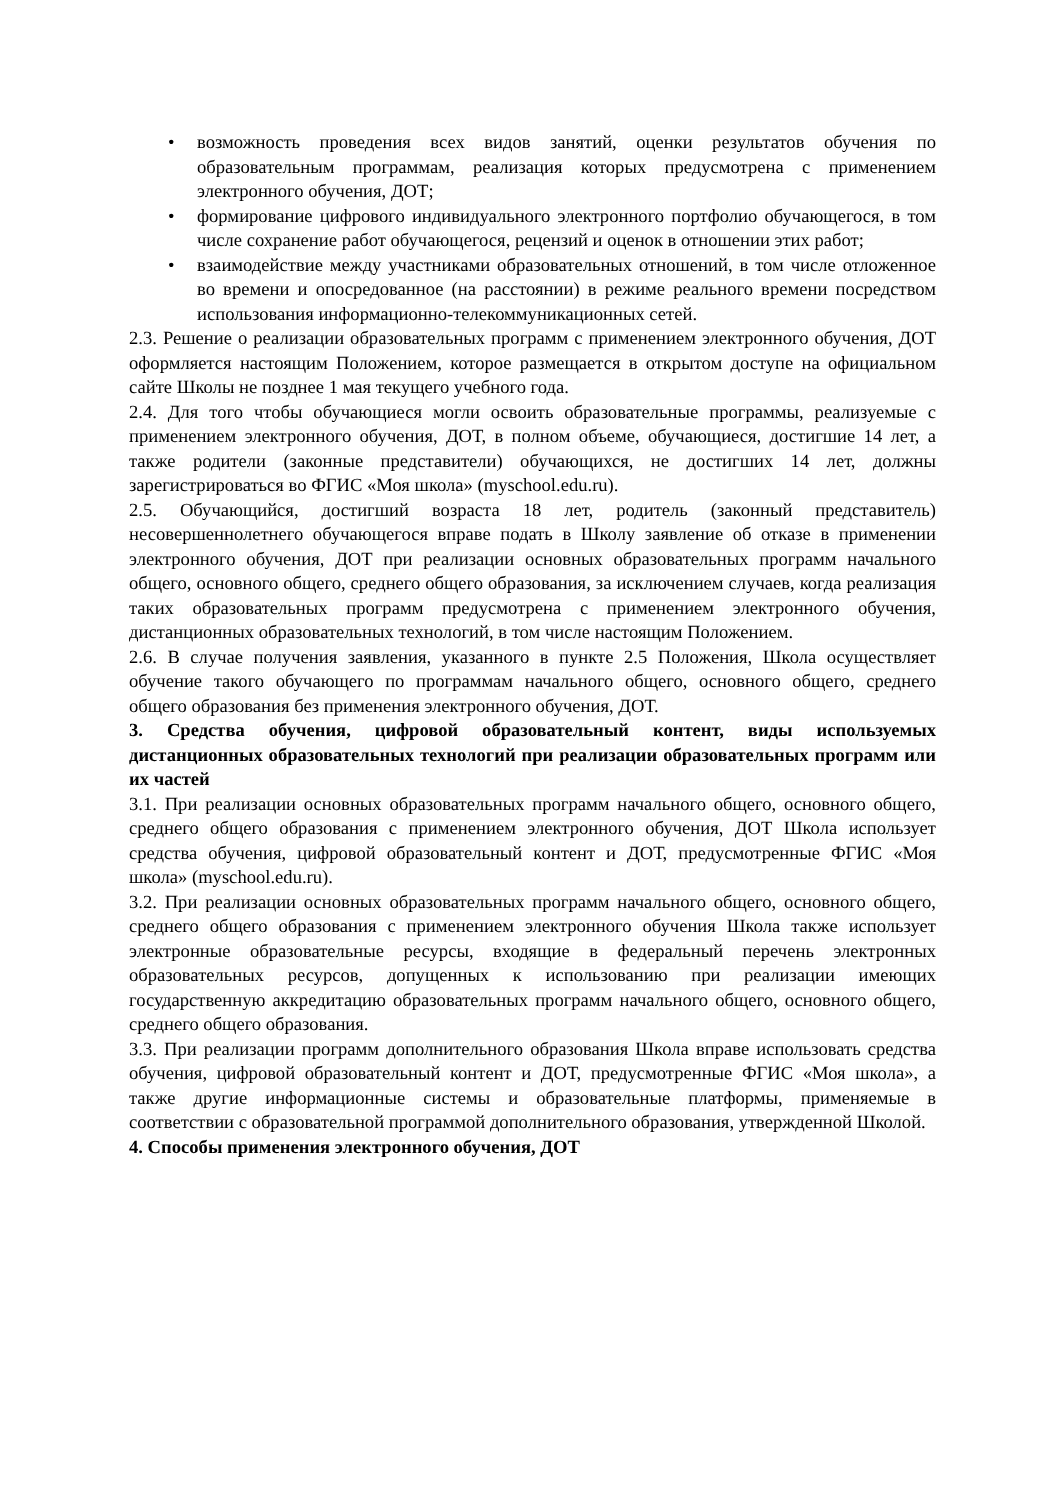• возможность проведения всех видов занятий, оценки результатов обучения по образовательным программам, реализация которых предусмотрена с применением электронного обучения, ДОТ;
• формирование цифрового индивидуального электронного портфолио обучающегося, в том числе сохранение работ обучающегося, рецензий и оценок в отношении этих работ;
• взаимодействие между участниками образовательных отношений, в том числе отложенное во времени и опосредованное (на расстоянии) в режиме реального времени посредством использования информационно-телекоммуникационных сетей.
2.3. Решение о реализации образовательных программ с применением электронного обучения, ДОТ оформляется настоящим Положением, которое размещается в открытом доступе на официальном сайте Школы не позднее 1 мая текущего учебного года.
2.4. Для того чтобы обучающиеся могли освоить образовательные программы, реализуемые с применением электронного обучения, ДОТ, в полном объеме, обучающиеся, достигшие 14 лет, а также родители (законные представители) обучающихся, не достигших 14 лет, должны зарегистрироваться во ФГИС «Моя школа» (myschool.edu.ru).
2.5. Обучающийся, достигший возраста 18 лет, родитель (законный представитель) несовершеннолетнего обучающегося вправе подать в Школу заявление об отказе в применении электронного обучения, ДОТ при реализации основных образовательных программ начального общего, основного общего, среднего общего образования, за исключением случаев, когда реализация таких образовательных программ предусмотрена с применением электронного обучения, дистанционных образовательных технологий, в том числе настоящим Положением.
2.6. В случае получения заявления, указанного в пункте 2.5 Положения, Школа осуществляет обучение такого обучающего по программам начального общего, основного общего, среднего общего образования без применения электронного обучения, ДОТ.
3. Средства обучения, цифровой образовательный контент, виды используемых дистанционных образовательных технологий при реализации образовательных программ или их частей
3.1. При реализации основных образовательных программ начального общего, основного общего, среднего общего образования с применением электронного обучения, ДОТ Школа использует средства обучения, цифровой образовательный контент и ДОТ, предусмотренные ФГИС «Моя школа» (myschool.edu.ru).
3.2. При реализации основных образовательных программ начального общего, основного общего, среднего общего образования с применением электронного обучения Школа также использует электронные образовательные ресурсы, входящие в федеральный перечень электронных образовательных ресурсов, допущенных к использованию при реализации имеющих государственную аккредитацию образовательных программ начального общего, основного общего, среднего общего образования.
3.3. При реализации программ дополнительного образования Школа вправе использовать средства обучения, цифровой образовательный контент и ДОТ, предусмотренные ФГИС «Моя школа», а также другие информационные системы и образовательные платформы, применяемые в соответствии с образовательной программой дополнительного образования, утвержденной Школой.
4. Способы применения электронного обучения, ДОТ